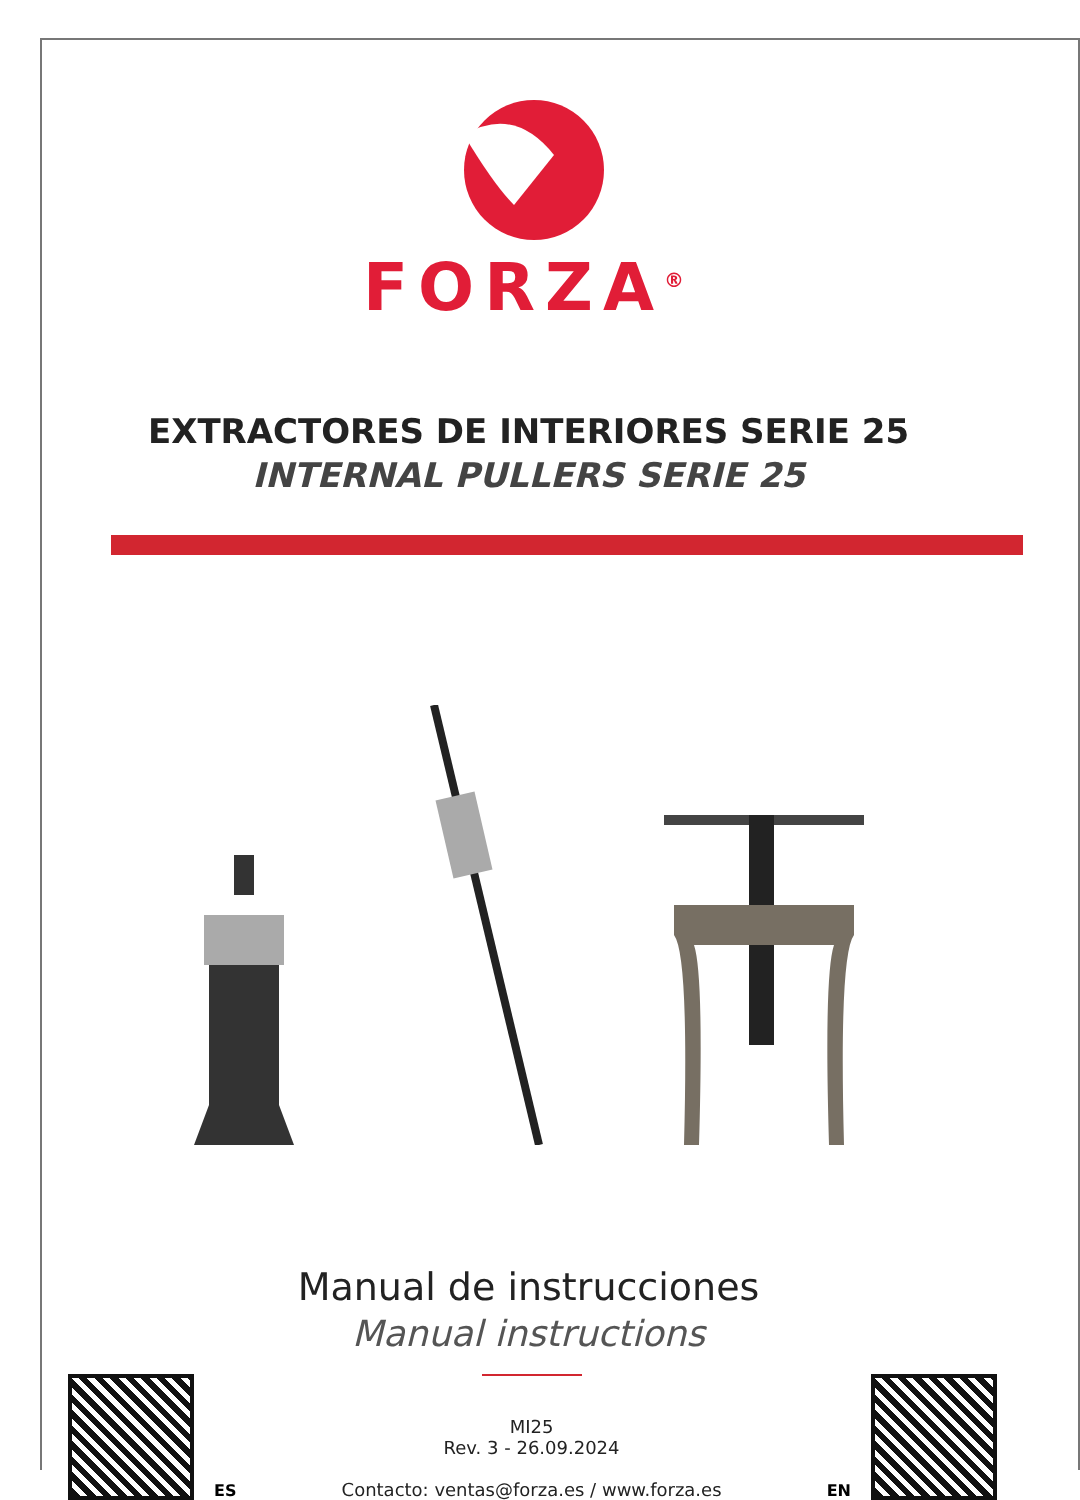FORZA<sup>®</sup>
EXTRACTORES DE INTERIORES SERIE 25
INTERNAL PULLERS SERIE 25
Manual de instrucciones
Manual instructions
ES
MI25
Rev. 3 - 26.09.2024
Contacto: ventas@forza.es / www.forza.es
EN